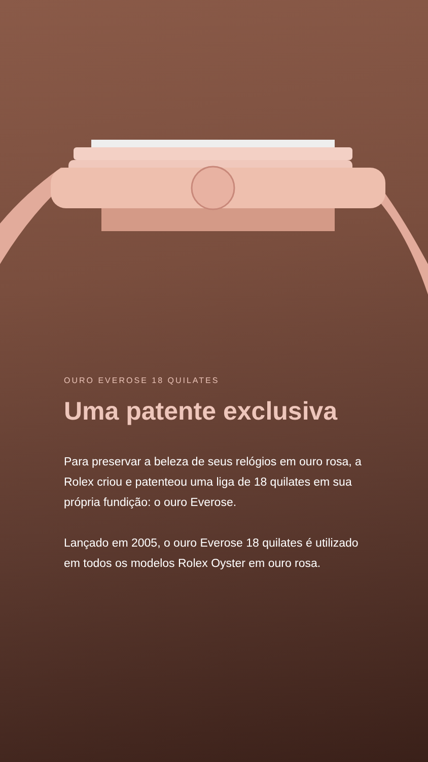OURO EVEROSE 18 QUILATES
Uma patente exclusiva
Para preservar a beleza de seus relógios em ouro rosa, a Rolex criou e patenteou uma liga de 18 quilates em sua própria fundição: o ouro Everose.
Lançado em 2005, o ouro Everose 18 quilates é utilizado em todos os modelos Rolex Oyster em ouro rosa.